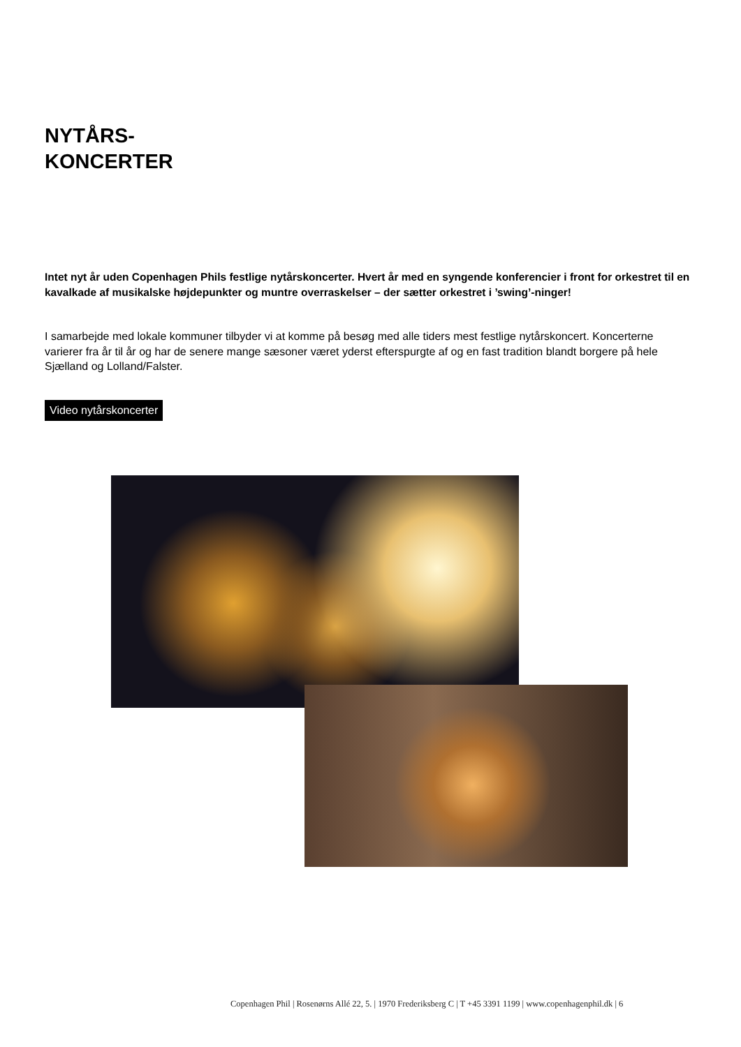NYTÅRS-
KONCERTER
Intet nyt år uden Copenhagen Phils festlige nytårskoncerter. Hvert år med en syngende konferencier i front for orkestret til en kavalkade af musikalske højdepunkter og muntre overraskelser – der sætter orkestret i ’swing’-ninger!
I samarbejde med lokale kommuner tilbyder vi at komme på besøg med alle tiders mest festlige nytårskoncert. Koncerterne varierer fra år til år og har de senere mange sæsoner været yderst efterspurgte af og en fast tradition blandt borgere på hele Sjælland og Lolland/Falster.
Video nytårskoncerter
Copenhagen Phil | Rosenørns Allé 22, 5. | 1970 Frederiksberg C | T +45 3391 1199 | www.copenhagenphil.dk | 6